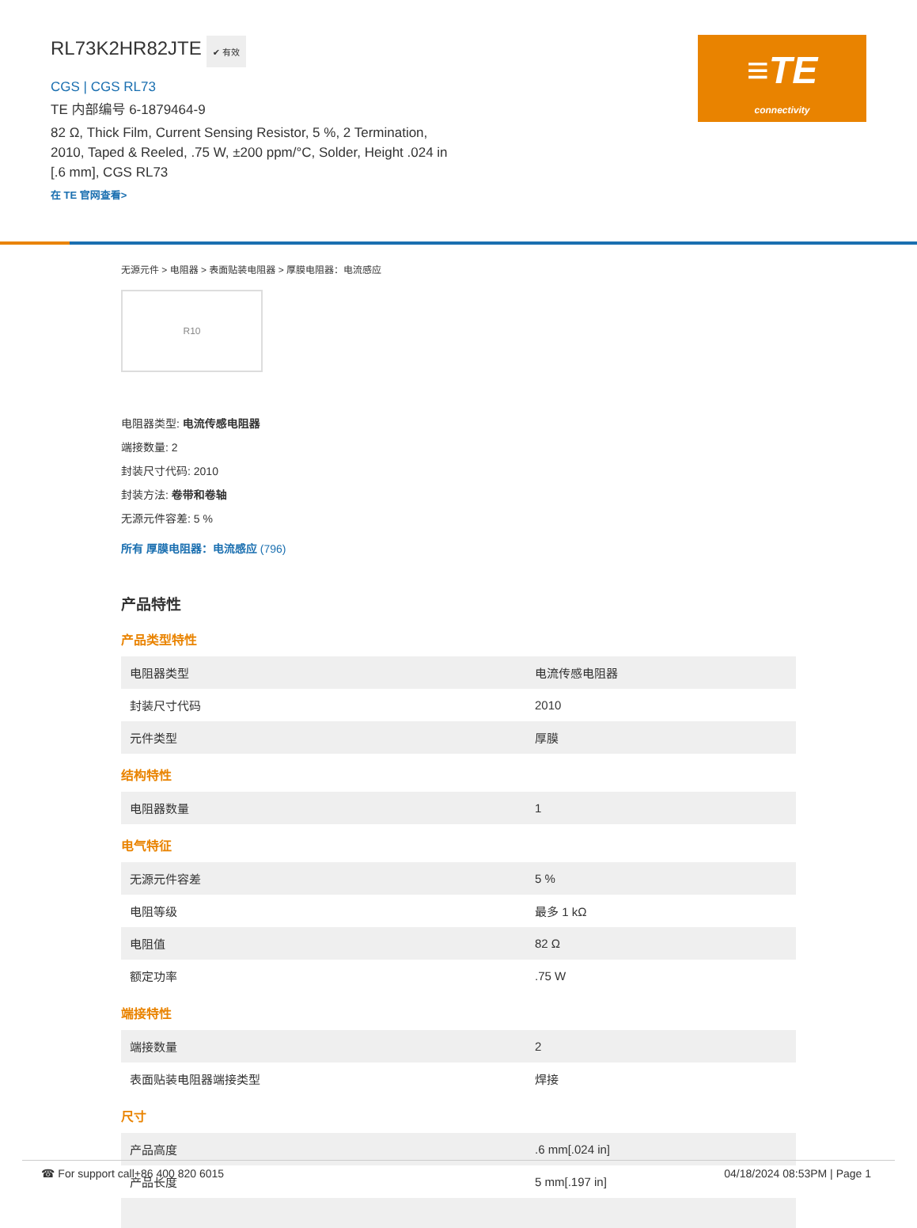RL73K2HR82JTE
✔ 有效
CGS | CGS RL73
TE 内部编号 6-1879464-9
82 Ω, Thick Film, Current Sensing Resistor, 5 %, 2 Termination, 2010, Taped & Reeled, .75 W, ±200 ppm/°C, Solder, Height .024 in [.6 mm], CGS RL73
在 TE 官网查看>
≡TE
connectivity
无源元件 > 电阻器 > 表面贴装电阻器 > 厚膜电阻器：电流感应
R10
电阻器类型: 电流传感电阻器
端接数量: 2
封装尺寸代码: 2010
封装方法: 卷带和卷轴
无源元件容差: 5 %
所有 厚膜电阻器：电流感应 (796)
产品特性
产品类型特性
| 电阻器类型 | 电流传感电阻器 |
| 封装尺寸代码 | 2010 |
| 元件类型 | 厚膜 |
结构特性
| 电阻器数量 | 1 |
电气特征
| 无源元件容差 | 5 % |
| 电阻等级 | 最多 1 kΩ |
| 电阻值 | 82 Ω |
| 额定功率 | .75 W |
端接特性
| 端接数量 | 2 |
| 表面贴装电阻器端接类型 | 焊接 |
尺寸
| 产品高度 | .6 mm[.024 in] |
| 产品长度 | 5 mm[.197 in] |
☎ For support call+86 400 820 6015 04/18/2024 08:53PM | Page 1